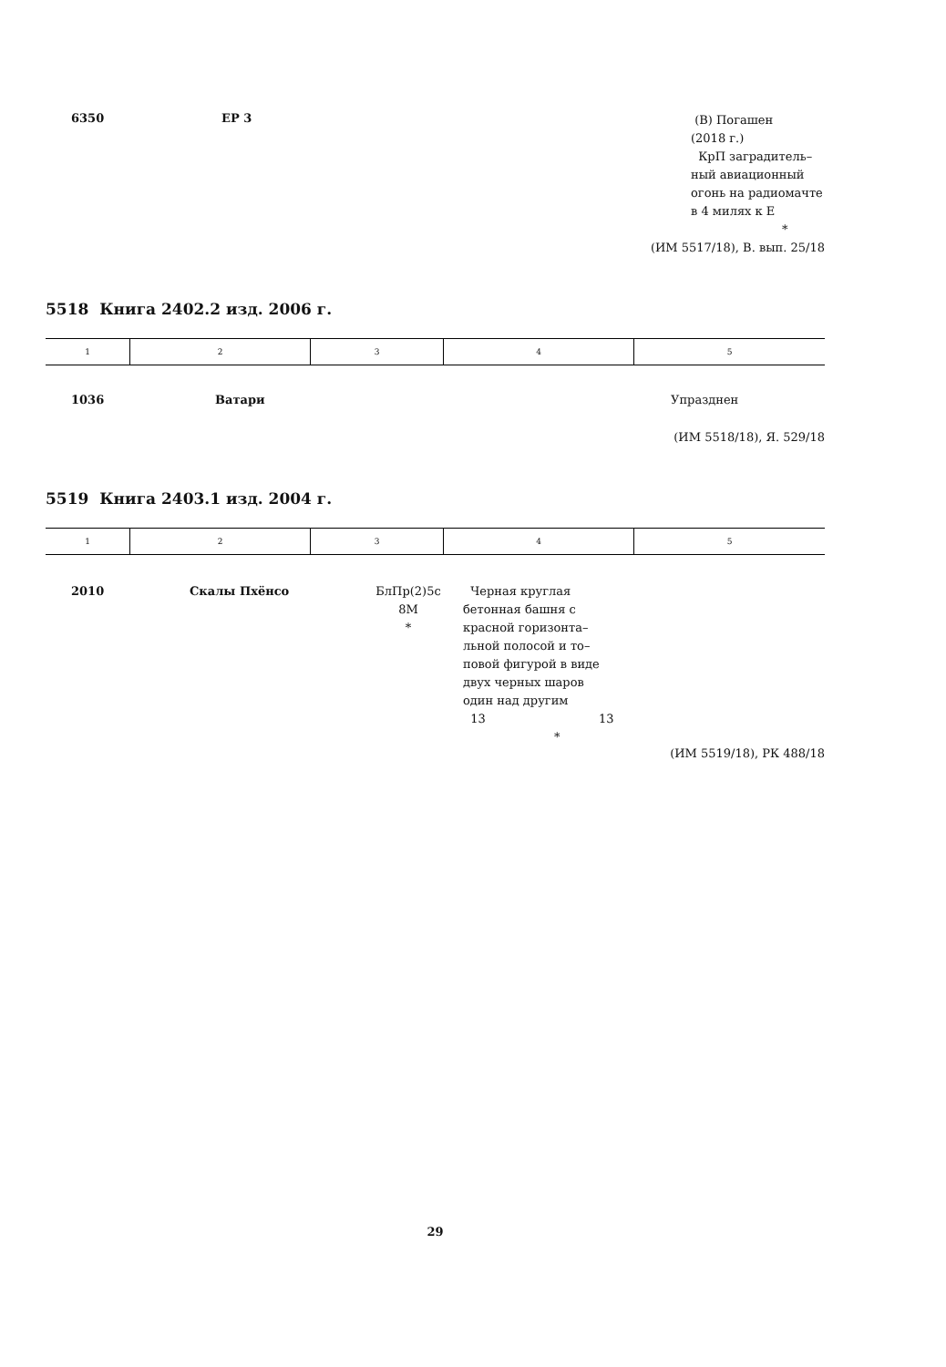| 6350 | ЕР 3 | | (В) Погашен (2018 г.) КрП заградитель– ный авиационный огонь на радиомачте в 4 милях к Е * |
(ИМ 5517/18), В. вып. 25/18
5518 Книга 2402.2 изд. 2006 г.
| 1 | 2 | 3 | 4 | 5 |
| 1036 | Ватари | Упразднен |
(ИМ 5518/18), Я. 529/18
5519 Книга 2403.1 изд. 2004 г.
| 1 | 2 | 3 | 4 | 5 |
| 2010 | Скалы Пхёнсо | БлПр(2)5с 8М * | Черная круглая бетонная башня с красной горизонта– льной полосой и то– повой фигурой в виде двух черных шаров один над другим 13 13 * | |
(ИМ 5519/18), РК 488/18
29